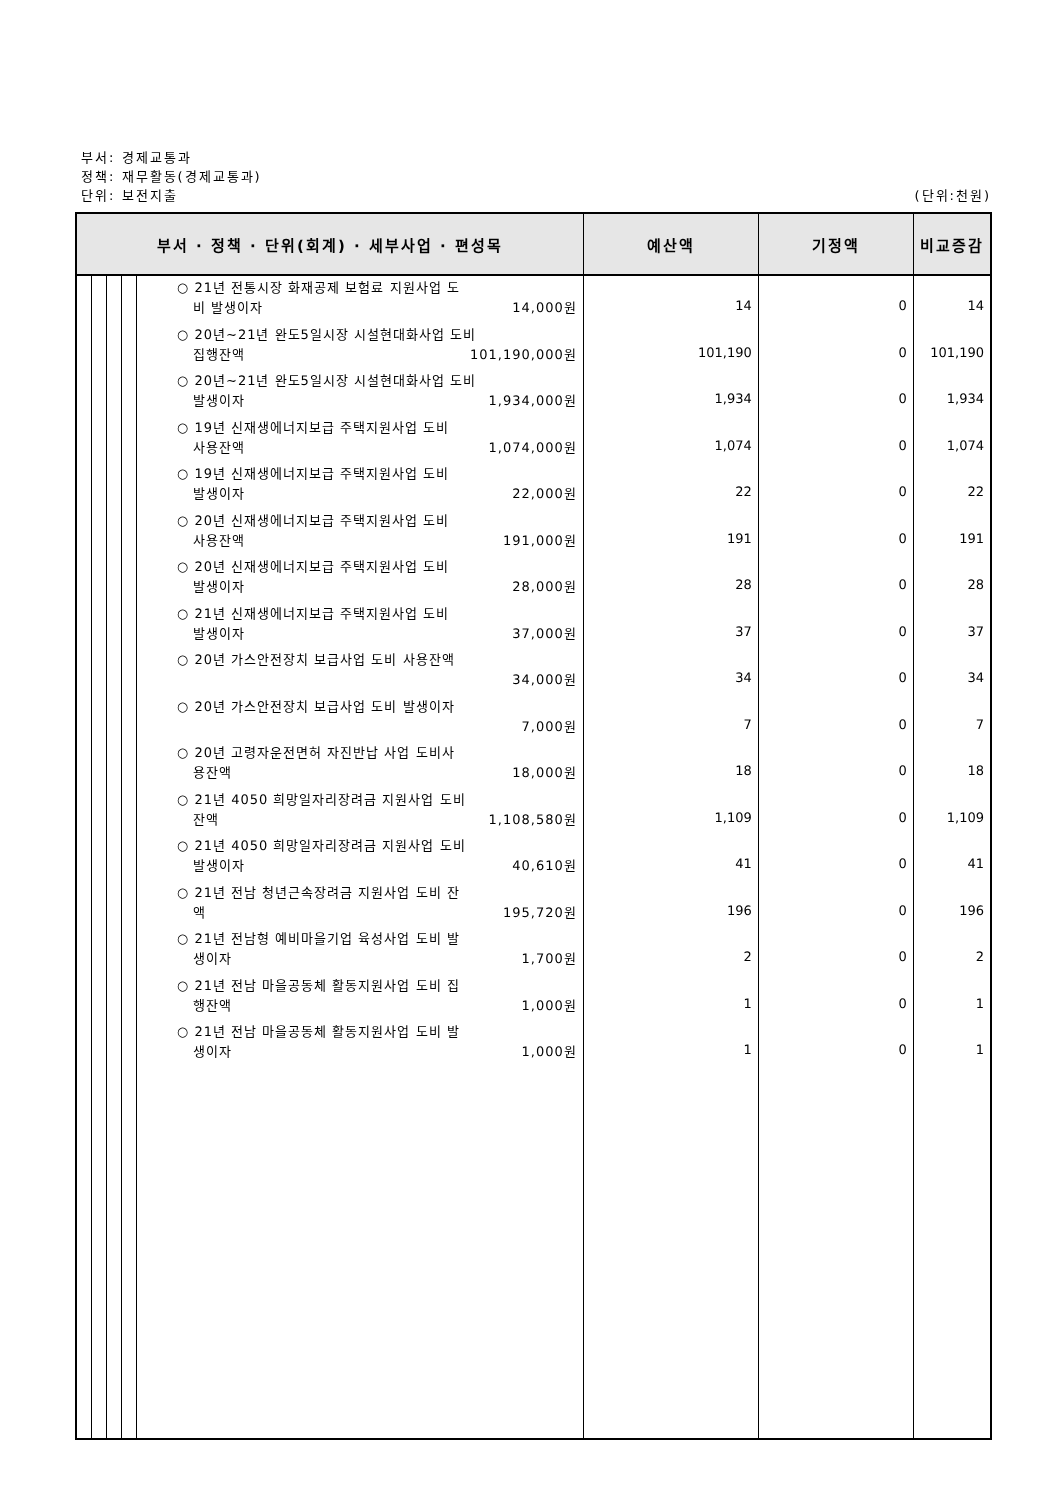부서: 경제교통과
정책: 재무활동(경제교통과)
단위: 보전지출 (단위:천원)
| 부서 · 정책 · 단위(회계) · 세부사업 · 편성목 | | | | | 예산액 | 기정액 | 비교증감 |
| --- | --- | --- | --- | --- | --- | --- | --- |
| | | | | ○ 21년 전통시장 화재공제 보험료 지원사업 도 비 발생이자 14,000원 ○ 20년~21년 완도5일시장 시설현대화사업 도비 집행잔액 101,190,000원 ○ 20년~21년 완도5일시장 시설현대화사업 도비 발생이자 1,934,000원 ○ 19년 신재생에너지보급 주택지원사업 도비 사용잔액 1,074,000원 ○ 19년 신재생에너지보급 주택지원사업 도비 발생이자 22,000원 ○ 20년 신재생에너지보급 주택지원사업 도비 사용잔액 191,000원 ○ 20년 신재생에너지보급 주택지원사업 도비 발생이자 28,000원 ○ 21년 신재생에너지보급 주택지원사업 도비 발생이자 37,000원 ○ 20년 가스안전장치 보급사업 도비 사용잔액 34,000원 ○ 20년 가스안전장치 보급사업 도비 발생이자 7,000원 ○ 20년 고령자운전면허 자진반납 사업 도비사 용잔액 18,000원 ○ 21년 4050 희망일자리장려금 지원사업 도비 잔액 1,108,580원 ○ 21년 4050 희망일자리장려금 지원사업 도비 발생이자 40,610원 ○ 21년 전남 청년근속장려금 지원사업 도비 잔 액 195,720원 ○ 21년 전남형 예비마을기업 육성사업 도비 발 생이자 1,700원 ○ 21년 전남 마을공동체 활동지원사업 도비 집 행잔액 1,000원 ○ 21년 전남 마을공동체 활동지원사업 도비 발 생이자 1,000원 | 14 101,190 1,934 1,074 22 191 28 37 34 7 18 1,109 41 196 2 1 1 | 0 0 0 0 0 0 0 0 0 0 0 0 0 0 0 0 0 | 14 101,190 1,934 1,074 22 191 28 37 34 7 18 1,109 41 196 2 1 1 |